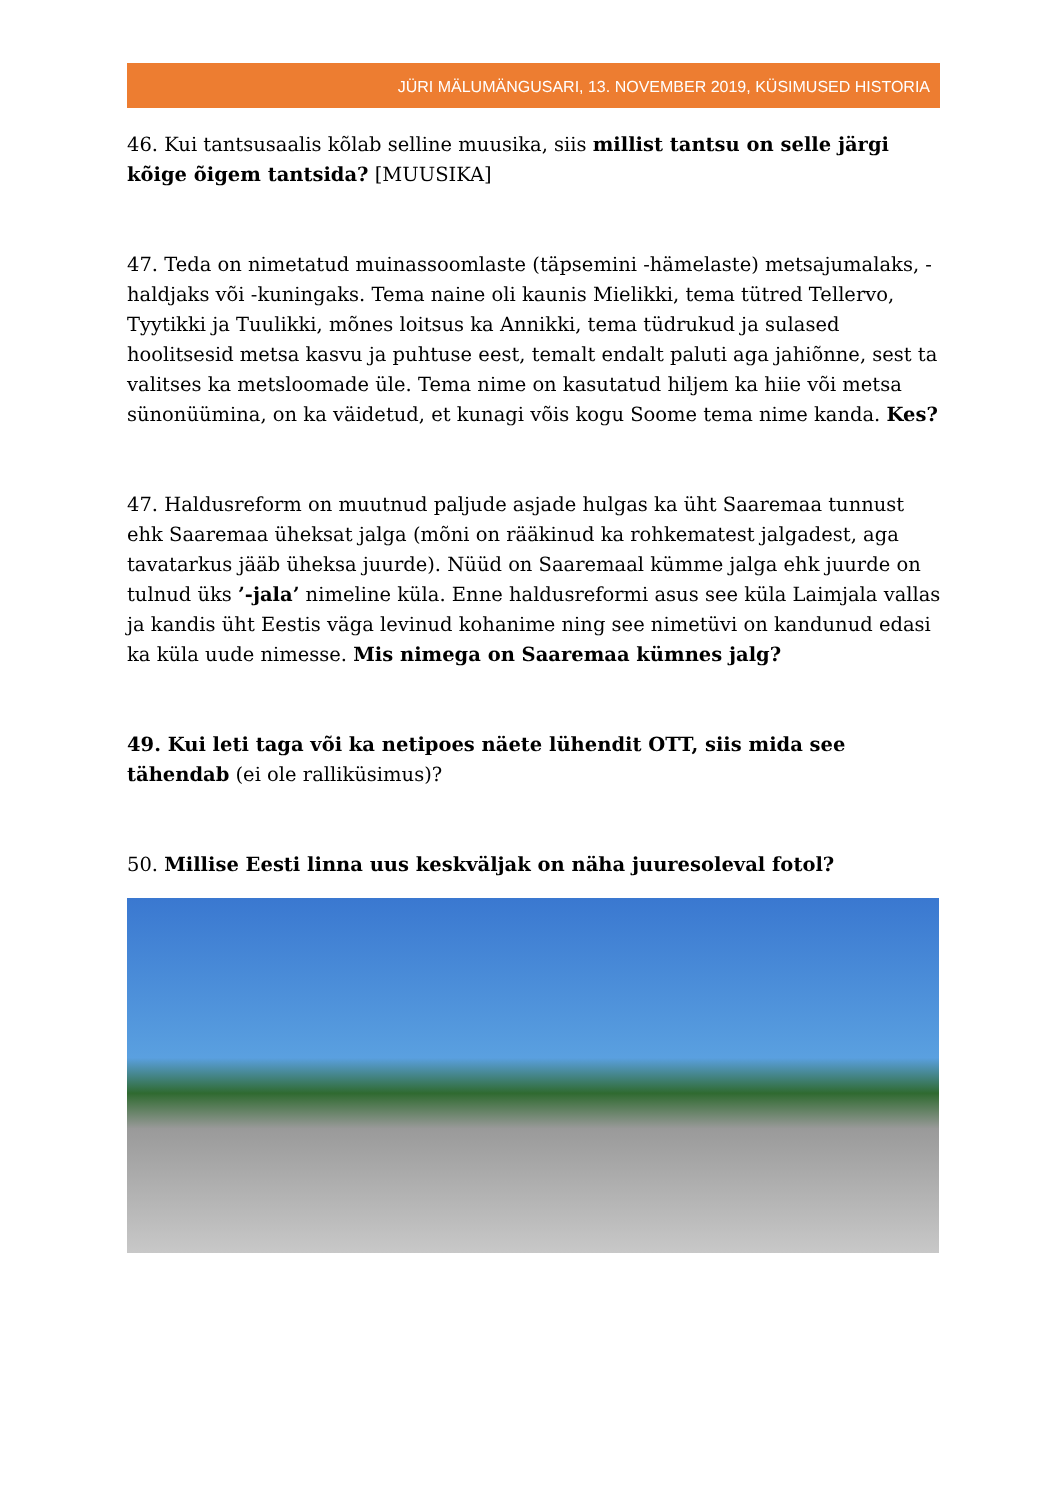JÜRI MÄLUMÄNGUSARI, 13. NOVEMBER 2019, KÜSIMUSED HISTORIA
46. Kui tantsusaalis kõlab selline muusika, siis millist tantsu on selle järgi kõige õigem tantsida? [MUUSIKA]
47. Teda on nimetatud muinassoomlaste (täpsemini -hämelaste) metsajumalaks, -haldjaks või -kuningaks. Tema naine oli kaunis Mielikki, tema tütred Tellervo, Tyytikki ja Tuulikki, mõnes loitsus ka Annikki, tema tüdrukud ja sulased hoolitsesid metsa kasvu ja puhtuse eest, temalt endalt paluti aga jahiõnne, sest ta valitses ka metsloomade üle. Tema nime on kasutatud hiljem ka hiie või metsa sünonüümina, on ka väidetud, et kunagi võis kogu Soome tema nime kanda. Kes?
47. Haldusreform on muutnud paljude asjade hulgas ka üht Saaremaa tunnust ehk Saaremaa üheksat jalga (mõni on rääkinud ka rohkematest jalgadest, aga tavatarkus jääb üheksa juurde). Nüüd on Saaremaal kümme jalga ehk juurde on tulnud üks ’-jala’ nimeline küla. Enne haldusreformi asus see küla Laimjala vallas ja kandis üht Eestis väga levinud kohanime ning see nimetüvi on kandunud edasi ka küla uude nimesse. Mis nimega on Saaremaa kümnes jalg?
49. Kui leti taga või ka netipoes näete lühendit OTT, siis mida see tähendab (ei ole ralliküsimus)?
50. Millise Eesti linna uus keskväljak on näha juuresoleval fotol?